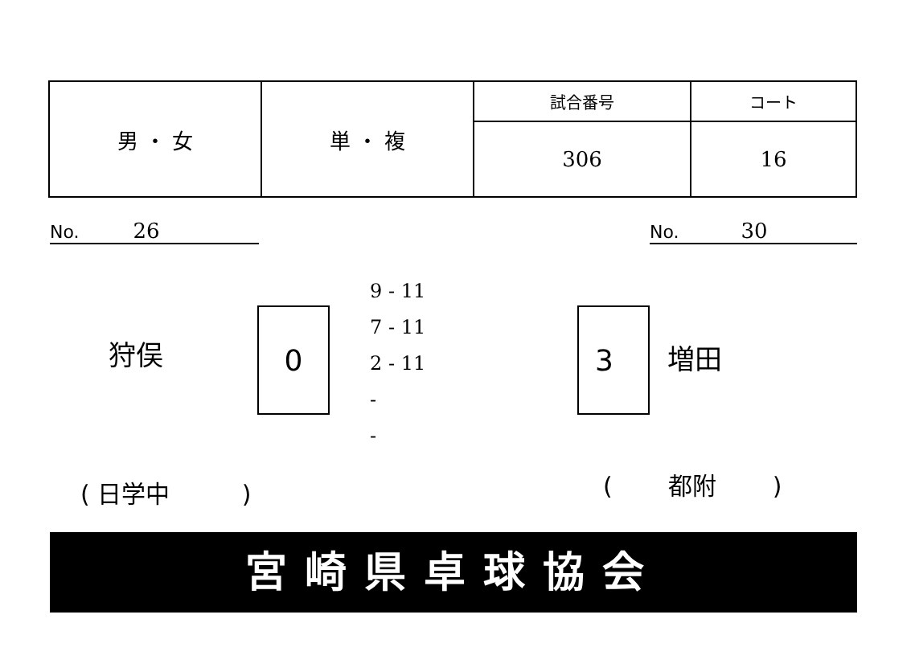| 男 ・ 女 | 単 ・ 複 | 試合番号 | コート |
| | | 306 | 16 |
No. 26 No. 30
狩俣
0
9 - 11
7 - 11
2 - 11
-
-
3
増田
( 日学中 ) ( 都附 )
宮崎県卓球協会